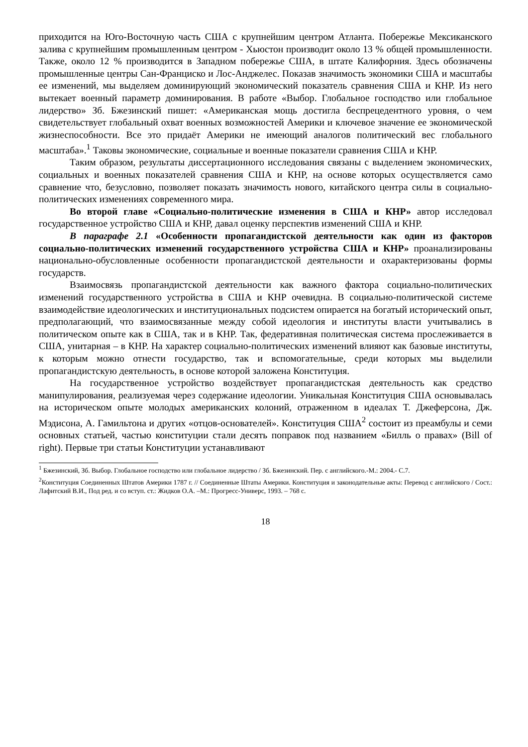приходится на Юго-Восточную часть США с крупнейшим центром Атланта. Побережье Мексиканского залива с крупнейшим промышленным центром - Хьюстон производит около 13 % общей промышленности. Также, около 12 % производится в Западном побережье США, в штате Калифорния. Здесь обозначены промышленные центры Сан-Франциско и Лос-Анджелес. Показав значимость экономики США и масштабы ее изменений, мы выделяем доминирующий экономический показатель сравнения США и КНР. Из него вытекает военный параметр доминирования. В работе «Выбор. Глобальное господство или глобальное лидерство» Зб. Бжезинский пишет: «Американская мощь достигла беспрецедентного уровня, о чем свидетельствует глобальный охват военных возможностей Америки и ключевое значение ее экономической жизнеспособности. Все это придаёт Америки не имеющий аналогов политический вес глобального масштаба».<sup>1</sup> Таковы экономические, социальные и военные показатели сравнения США и КНР.
Таким образом, результаты диссертационного исследования связаны с выделением экономических, социальных и военных показателей сравнения США и КНР, на основе которых осуществляется само сравнение что, безусловно, позволяет показать значимость нового, китайского центра силы в социально-политических изменениях современного мира.
Во второй главе «Социально-политические изменения в США и КНР» автор исследовал государственное устройство США и КНР, давал оценку перспектив изменений США и КНР.
В параграфе 2.1 «Особенности пропагандистской деятельности как один из факторов социально-политических изменений государственного устройства США и КНР» проанализированы национально-обусловленные особенности пропагандистской деятельности и охарактеризованы формы государств.
Взаимосвязь пропагандистской деятельности как важного фактора социально-политических изменений государственного устройства в США и КНР очевидна. В социально-политической системе взаимодействие идеологических и институциональных подсистем опирается на богатый исторический опыт, предполагающий, что взаимосвязанные между собой идеология и институты власти учитывались в политическом опыте как в США, так и в КНР. Так, федеративная политическая система прослеживается в США, унитарная – в КНР. На характер социально-политических изменений влияют как базовые институты, к которым можно отнести государство, так и вспомогательные, среди которых мы выделили пропагандистскую деятельность, в основе которой заложена Конституция.
На государственное устройство воздействует пропагандистская деятельность как средство манипулирования, реализуемая через содержание идеологии. Уникальная Конституция США основывалась на историческом опыте молодых американских колоний, отраженном в идеалах Т. Джеферсона, Дж. Мэдисона, А. Гамильтона и других «отцов-основателей». Конституция США<sup>2</sup> состоит из преамбулы и семи основных статьей, частью конституции стали десять поправок под названием «Билль о правах» (Bill of right). Первые три статьи Конституции устанавливают
<sup>1</sup> Бжезинский, Зб. Выбор. Глобальное господство или глобальное лидерство / Зб. Бжезинский. Пер. с английского.-М.: 2004.- С.7.
<sup>2</sup> Конституция Соединенных Штатов Америки 1787 г. // Соединенные Штаты Америки. Конституция и законодательные акты: Перевод с английского / Сост.: Лафитский В.И., Под ред. и со вступ. ст.: Жидков О.А. –М.: Прогресс-Универс, 1993. – 768 с.
18